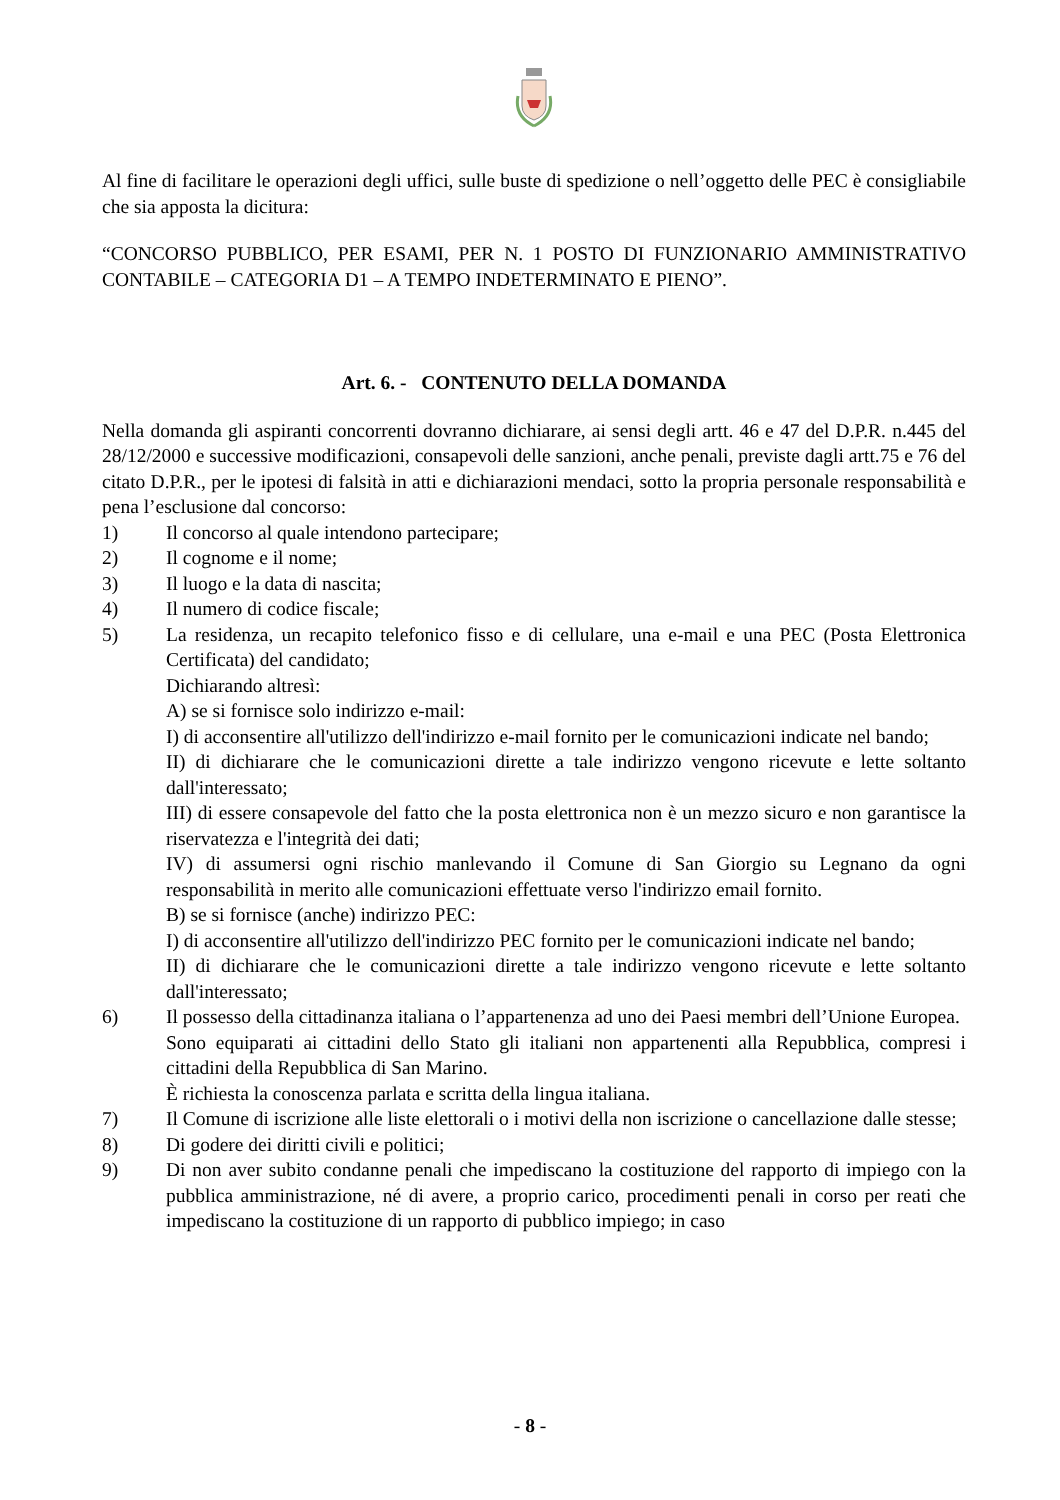Al fine di facilitare le operazioni degli uffici, sulle buste di spedizione o nell’oggetto delle PEC è consigliabile che sia apposta la dicitura:
“CONCORSO PUBBLICO, PER ESAMI, PER N. 1 POSTO DI FUNZIONARIO AMMINISTRATIVO CONTABILE – CATEGORIA D1 – A TEMPO INDETERMINATO E PIENO”.
Art. 6. - CONTENUTO DELLA DOMANDA
Nella domanda gli aspiranti concorrenti dovranno dichiarare, ai sensi degli artt. 46 e 47 del D.P.R. n.445 del 28/12/2000 e successive modificazioni, consapevoli delle sanzioni, anche penali, previste dagli artt.75 e 76 del citato D.P.R., per le ipotesi di falsità in atti e dichiarazioni mendaci, sotto la propria personale responsabilità e pena l’esclusione dal concorso:
1) Il concorso al quale intendono partecipare;
2) Il cognome e il nome;
3) Il luogo e la data di nascita;
4) Il numero di codice fiscale;
5) La residenza, un recapito telefonico fisso e di cellulare, una e-mail e una PEC (Posta Elettronica Certificata) del candidato;
Dichiarando altresì:
A) se si fornisce solo indirizzo e-mail:
I) di acconsentire all'utilizzo dell'indirizzo e-mail fornito per le comunicazioni indicate nel bando;
II) di dichiarare che le comunicazioni dirette a tale indirizzo vengono ricevute e lette soltanto dall'interessato;
III) di essere consapevole del fatto che la posta elettronica non è un mezzo sicuro e non garantisce la riservatezza e l'integrità dei dati;
IV) di assumersi ogni rischio manlevando il Comune di San Giorgio su Legnano da ogni responsabilità in merito alle comunicazioni effettuate verso l'indirizzo email fornito.
B) se si fornisce (anche) indirizzo PEC:
I) di acconsentire all'utilizzo dell'indirizzo PEC fornito per le comunicazioni indicate nel bando;
II) di dichiarare che le comunicazioni dirette a tale indirizzo vengono ricevute e lette soltanto dall'interessato;
6) Il possesso della cittadinanza italiana o l’appartenenza ad uno dei Paesi membri dell’Unione Europea.
Sono equiparati ai cittadini dello Stato gli italiani non appartenenti alla Repubblica, compresi i cittadini della Repubblica di San Marino.
È richiesta la conoscenza parlata e scritta della lingua italiana.
7) Il Comune di iscrizione alle liste elettorali o i motivi della non iscrizione o cancellazione dalle stesse;
8) Di godere dei diritti civili e politici;
9) Di non aver subito condanne penali che impediscano la costituzione del rapporto di impiego con la pubblica amministrazione, né di avere, a proprio carico, procedimenti penali in corso per reati che impediscano la costituzione di un rapporto di pubblico impiego; in caso
- 8 -